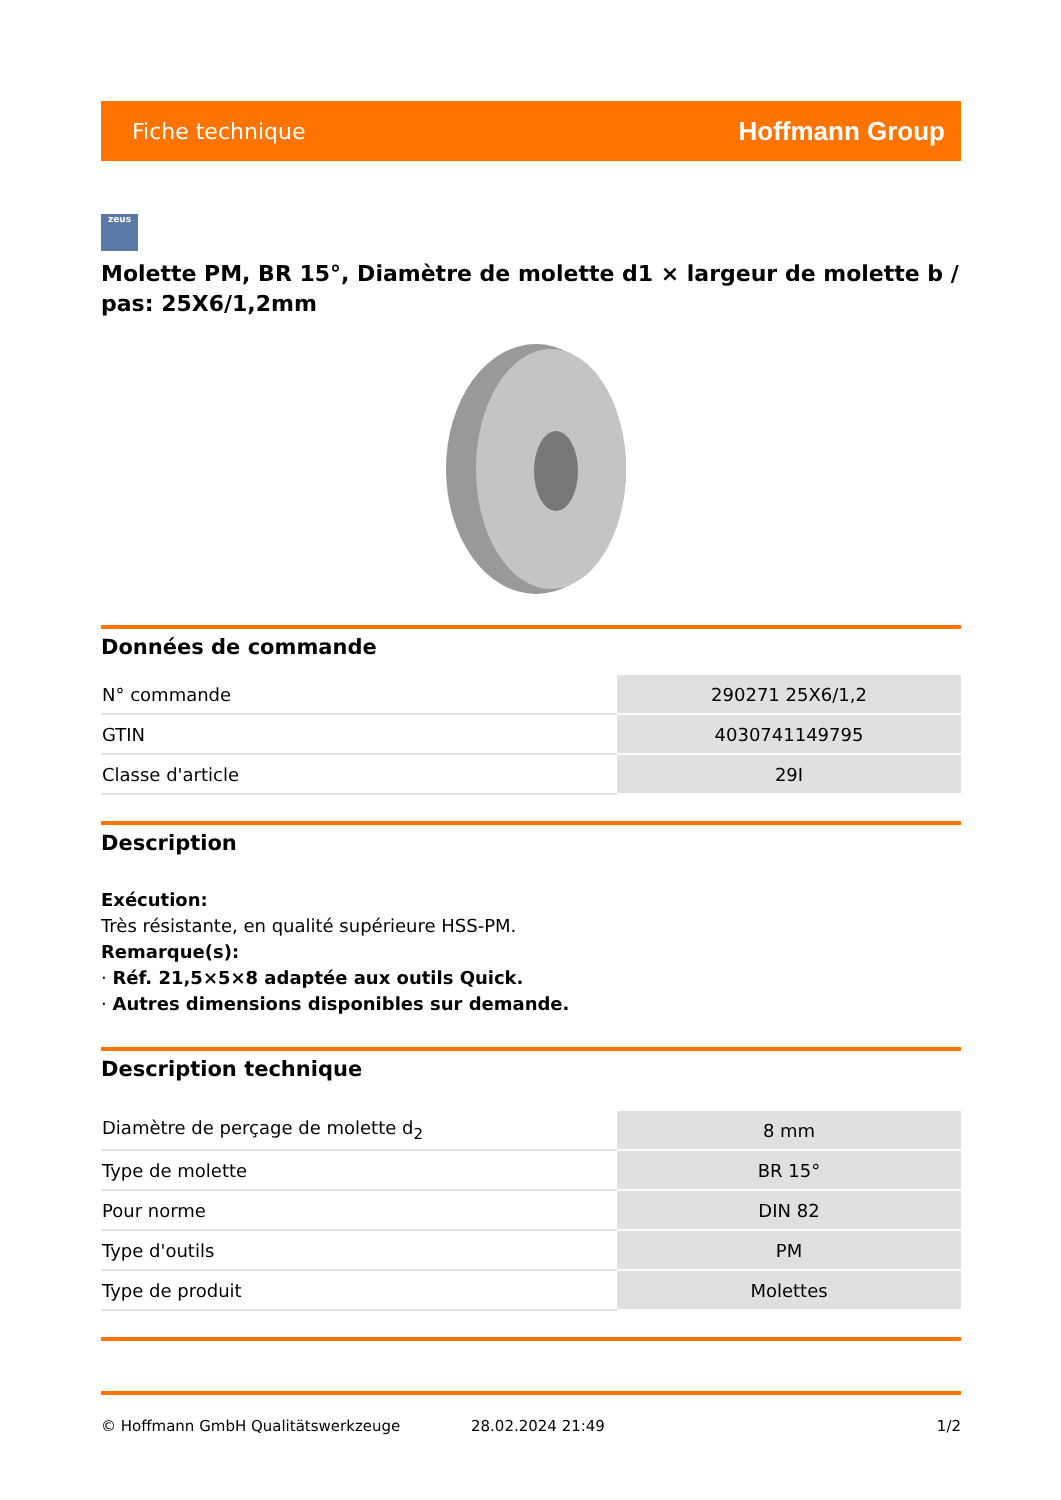Fiche technique Hoffmann Group
zeus
Molette PM, BR 15°, Diamètre de molette d1 × largeur de molette b / pas: 25X6/1,2mm
Données de commande
| N° commande | 290271 25X6/1,2 |
| GTIN | 4030741149795 |
| Classe d'article | 29I |
Description
Exécution:
Très résistante, en qualité supérieure HSS-PM.
Remarque(s):
· Réf. 21,5×5×8 adaptée aux outils Quick.
· Autres dimensions disponibles sur demande.
Description technique
| Diamètre de perçage de molette d<sub>2</sub> | 8 mm |
| Type de molette | BR 15° |
| Pour norme | DIN 82 |
| Type d'outils | PM |
| Type de produit | Molettes |
© Hoffmann GmbH Qualitätswerkzeuge 28.02.2024 21:49 1/2